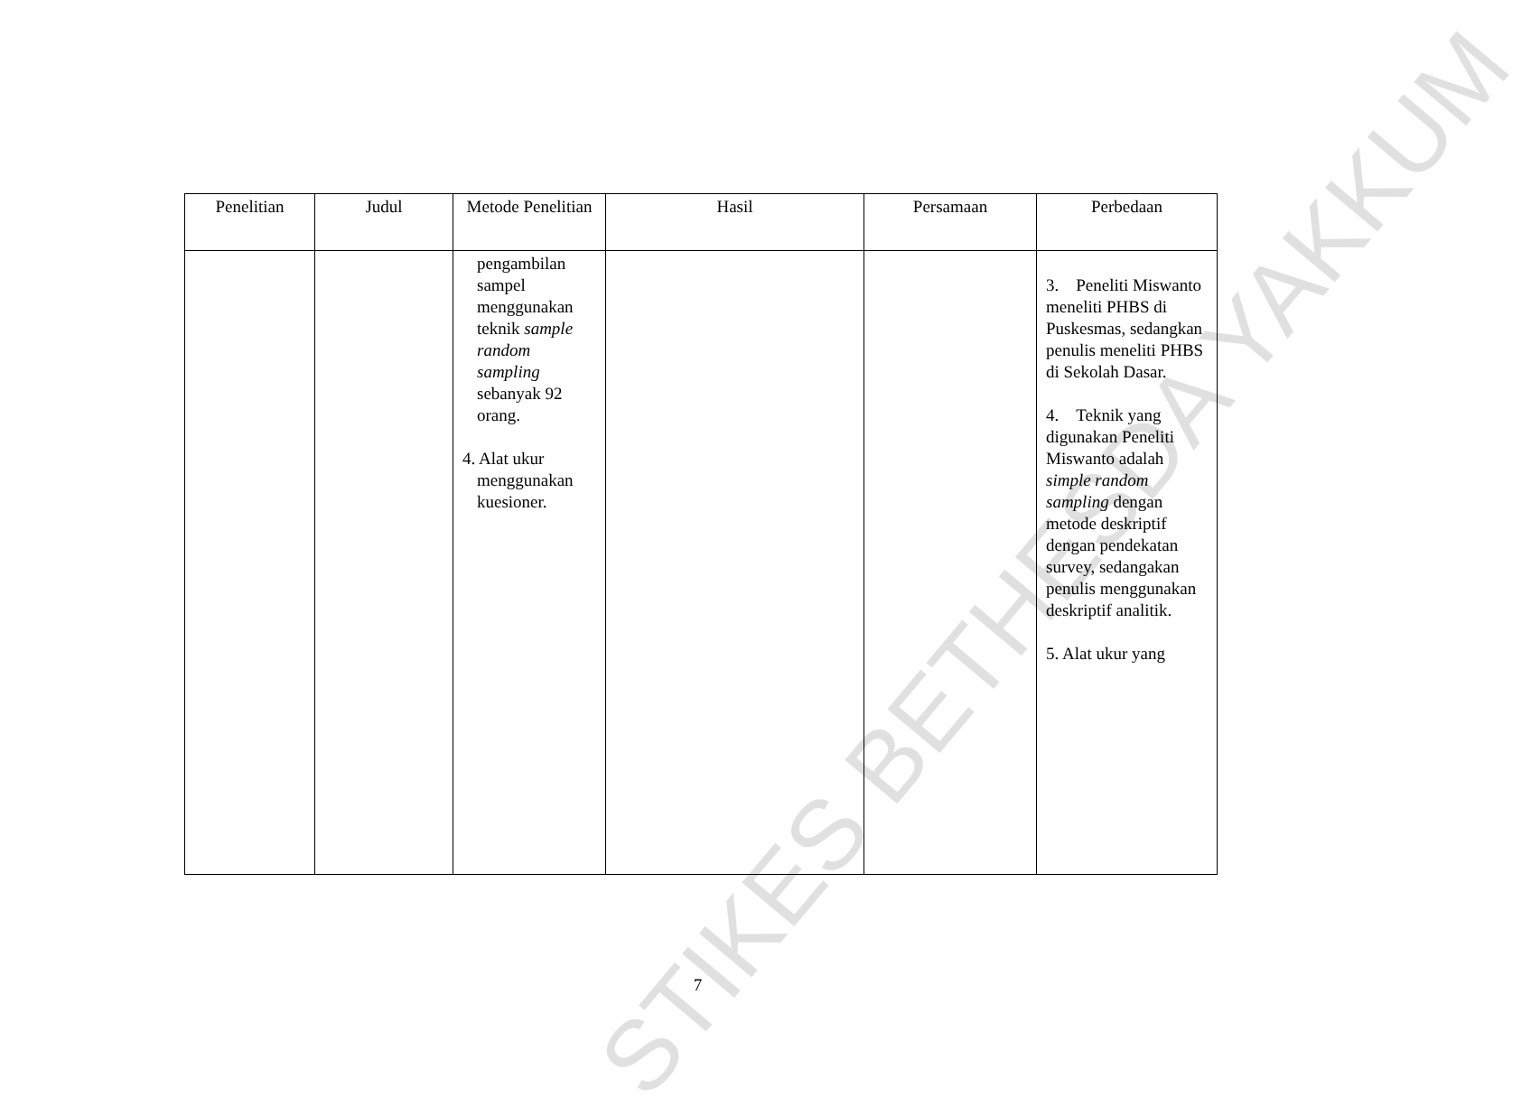STIKES BETHESDA YAKKUM
| Penelitian | Judul | Metode Penelitian | Hasil | Persamaan | Perbedaan |
| --- | --- | --- | --- | --- | --- |
| | | pengambilan sampel menggunakan teknik sample random sampling sebanyak 92 orang. 4. Alat ukur menggunakan kuesioner. | | | 3. Peneliti Miswanto meneliti PHBS di Puskesmas, sedangkan penulis meneliti PHBS di Sekolah Dasar. 4. Teknik yang digunakan Peneliti Miswanto adalah simple random sampling dengan metode deskriptif dengan pendekatan survey, sedangakan penulis menggunakan deskriptif analitik. 5. Alat ukur yang |
7